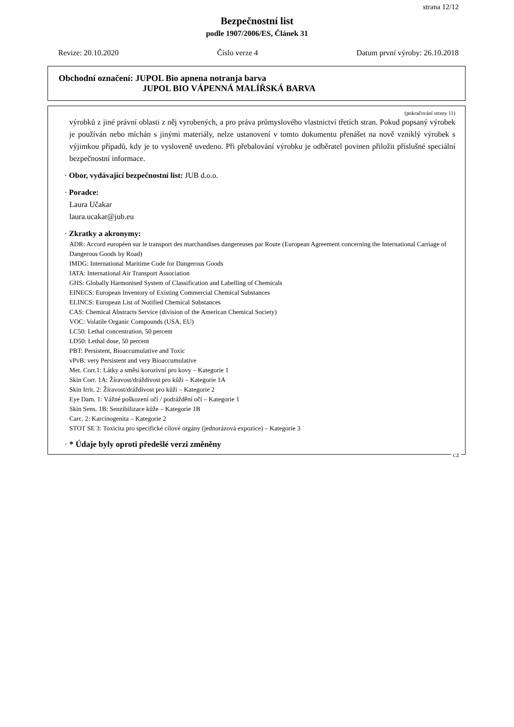strana 12/12
Bezpečnostní list
podle 1907/2006/ES, Článek 31
Revize: 20.10.2020 Číslo verze 4 Datum první výroby: 26.10.2018
Obchodní označení: JUPOL Bio apnena notranja barva
JUPOL BIO VÁPENNÁ MALÍŘSKÁ BARVA
(pokračování strany 11)
výrobků z jiné právní oblasti z něj vyrobených, a pro práva průmyslového vlastnictví třetích stran. Pokud popsaný výrobek je používán nebo míchán s jinými materiály, nelze ustanovení v tomto dokumentu přenášet na nově vzniklý výrobek s výjimkou případů, kdy je to vysloveně uvedeno. Při přebalování výrobku je odběratel povinen přiložit příslušné speciální bezpečnostní informace.
· Obor, vydávající bezpečnostní list: JUB d.o.o.
· Poradce:
Laura Učakar
laura.ucakar@jub.eu
· Zkratky a akronymy:
ADR: Accord européen sur le transport des marchandises dangereuses par Route (European Agreement concerning the International Carriage of Dangerous Goods by Road)
IMDG: International Maritime Code for Dangerous Goods
IATA: International Air Transport Association
GHS: Globally Harmonised System of Classification and Labelling of Chemicals
EINECS: European Inventory of Existing Commercial Chemical Substances
ELINCS: European List of Notified Chemical Substances
CAS: Chemical Abstracts Service (division of the American Chemical Society)
VOC: Volatile Organic Compounds (USA, EU)
LC50: Lethal concentration, 50 percent
LD50: Lethal dose, 50 percent
PBT: Persistent, Bioaccumulative and Toxic
vPvB: very Persistent and very Bioaccumulative
Met. Corr.1: Látky a směsi korozivní pro kovy – Kategorie 1
Skin Corr. 1A: Žíravost/dráždivost pro kůži – Kategorie 1A
Skin Irrit. 2: Žíravost/dráždivost pro kůži – Kategorie 2
Eye Dam. 1: Vážné poškození očí / podráždění očí – Kategorie 1
Skin Sens. 1B: Senzibilizace kůže – Kategorie 1B
Carc. 2: Karcinogenita – Kategorie 2
STOT SE 3: Toxicita pro specifické cílové orgány (jednorázová expozice) – Kategorie 3
· * Údaje byly oproti předešlé verzi změněny
CZ